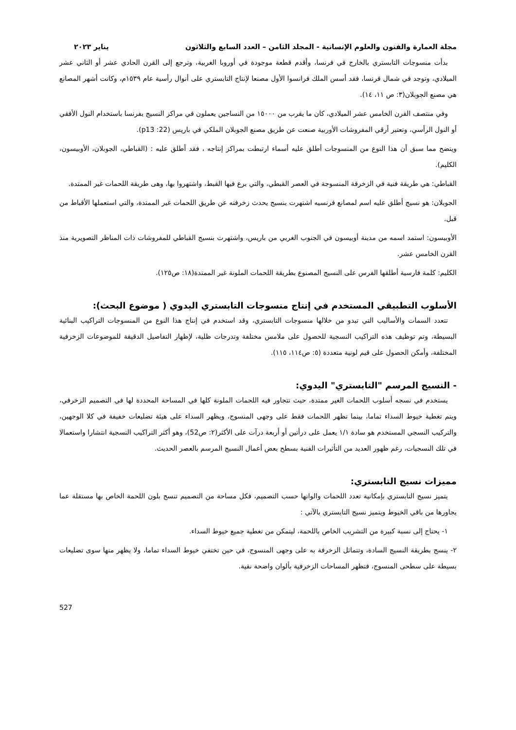مجلة العمارة والفنون والعلوم الإنسانية - المجلد الثامن – العدد السابع والثلاثون يناير ٢٠٢٣
بدأت منسوجات التابستري بالخارج في فرنسا، وأقدم قطعة موجودة في أوروبا الغربية، وترجع إلى القرن الحادي عشر أو الثاني عشر الميلادي، وتوجد في شمال فرنسا، فقد أسس الملك فرانسوا الأول مصنعا لإنتاج التابستري على أنوال رأسية عام ١٥٣٩م، وكانت أشهر المصانع هي مصنع الجوبلان(٣: ص ١١، ١٤).
وفي منتصف القرن الخامس عشر الميلادي، كان ما يقرب من ١٥٠٠٠ من النساجين يعملون في مراكز النسيج بفرنسا باستخدام النول الأفقي أو النول الرأسي، وتعتبر أرقي المفروشات الأوربية صنعت عن طريق مصنع الجوبلان الملكي في باريس (22: p13).
ويتضح مما سبق أن هذا النوع من المنسوجات أطلق عليه أسماء ارتبطت بمراكز إنتاجه ، فقد أطلق عليه : (القباطي، الجوبلان، الأوبيسون، الكليم).
القباطي: هي طريقة فنية في الزخرفة المنسوجة في العصر القبطي، والتي برع فيها القبط، واشتهروا بها، وهى طريقة اللحمات غير الممتدة.
الجوبلان: هو نسيج أطلق عليه اسم لمصانع فرنسيه اشتهرت بنسيج يحدث زخرفته عن طريق اللحمات غير الممتدة، والتي استعملها الأقباط من قبل.
الأوبيسون: استمد اسمه من مدينة أوبيسون في الجنوب الغربي من باريس، واشتهرت بنسيج القباطي للمفروشات ذات المناظر التصويرية منذ القرن الخامس عشر.
الكليم: كلمة فارسية أطلقها الفرس على النسيج المصنوع بطريقة اللحمات الملونة غير الممتدة(١٨: ص١٢٥).
الأسلوب التطبيقي المستخدم في إنتاج منسوجات التابستري اليدوي ( موضوع البحث):
تتعدد السمات والأساليب التي تبدو من خلالها منسوجات التابستري، وقد استخدم في إنتاج هذا النوع من المنسوجات التراكيب البنائية البسيطة، وتم توظيف هذه التراكيب النسجية للحصول على ملامس مختلفة وتدرجات ظلية، لإظهار التفاصيل الدقيقة للموضوعات الزخرفية المختلفة، وأمكن الحصول على قيم لونية متعددة (٥: ص١١٤، ١١٥).
- النسيج المرسم "التابستري" اليدوي:
يستخدم في نسجه أسلوب اللحمات الغير ممتدة، حيث تتجاور فيه اللحمات الملونة كلها في المساحة المحددة لها في التصميم الزخرفي، ويتم تغطية خيوط السداء تماما، بينما تظهر اللحمات فقط على وجهى المنسوج، ويظهر السداء على هيئة تضليعات خفيفة في كلا الوجهين، والتركيب النسجي المستخدم هو سادة ١/١ يعمل على درأتين أو أربعة درآت على الأكثر(٢: ص52)، وهو أكثر التراكيب النسجية انتشارا واستعمالا في تلك النسجيات، رغم ظهور العديد من التأثيرات الفنية بسطح بعض أعمال النسيج المرسم بالعصر الحديث.
مميزات نسيج التابستري:
يتميز نسيج التابستري بإمكانية تعدد اللحمات والوانها حسب التصميم، فكل مساحة من التصميم تنسج بلون اللحمة الخاص بها مستقلة عما يجاورها من باقي الخيوط ويتميز نسيج التابستري بالآتي :
١- يحتاج إلى نسبة كبيرة من التشريب الخاص باللحمة، ليتمكن من تغطية جميع خيوط السداء.
٢- ينسج بطريقة النسيج السادة، وتتماثل الزخرفة به على وجهى المنسوج، في حين تختفي خيوط السداء تماما، ولا يظهر منها سوى تضليعات بسيطة على سطحى المنسوج، فتظهر المساحات الزخرفية بألوان واضحة نقية.
527